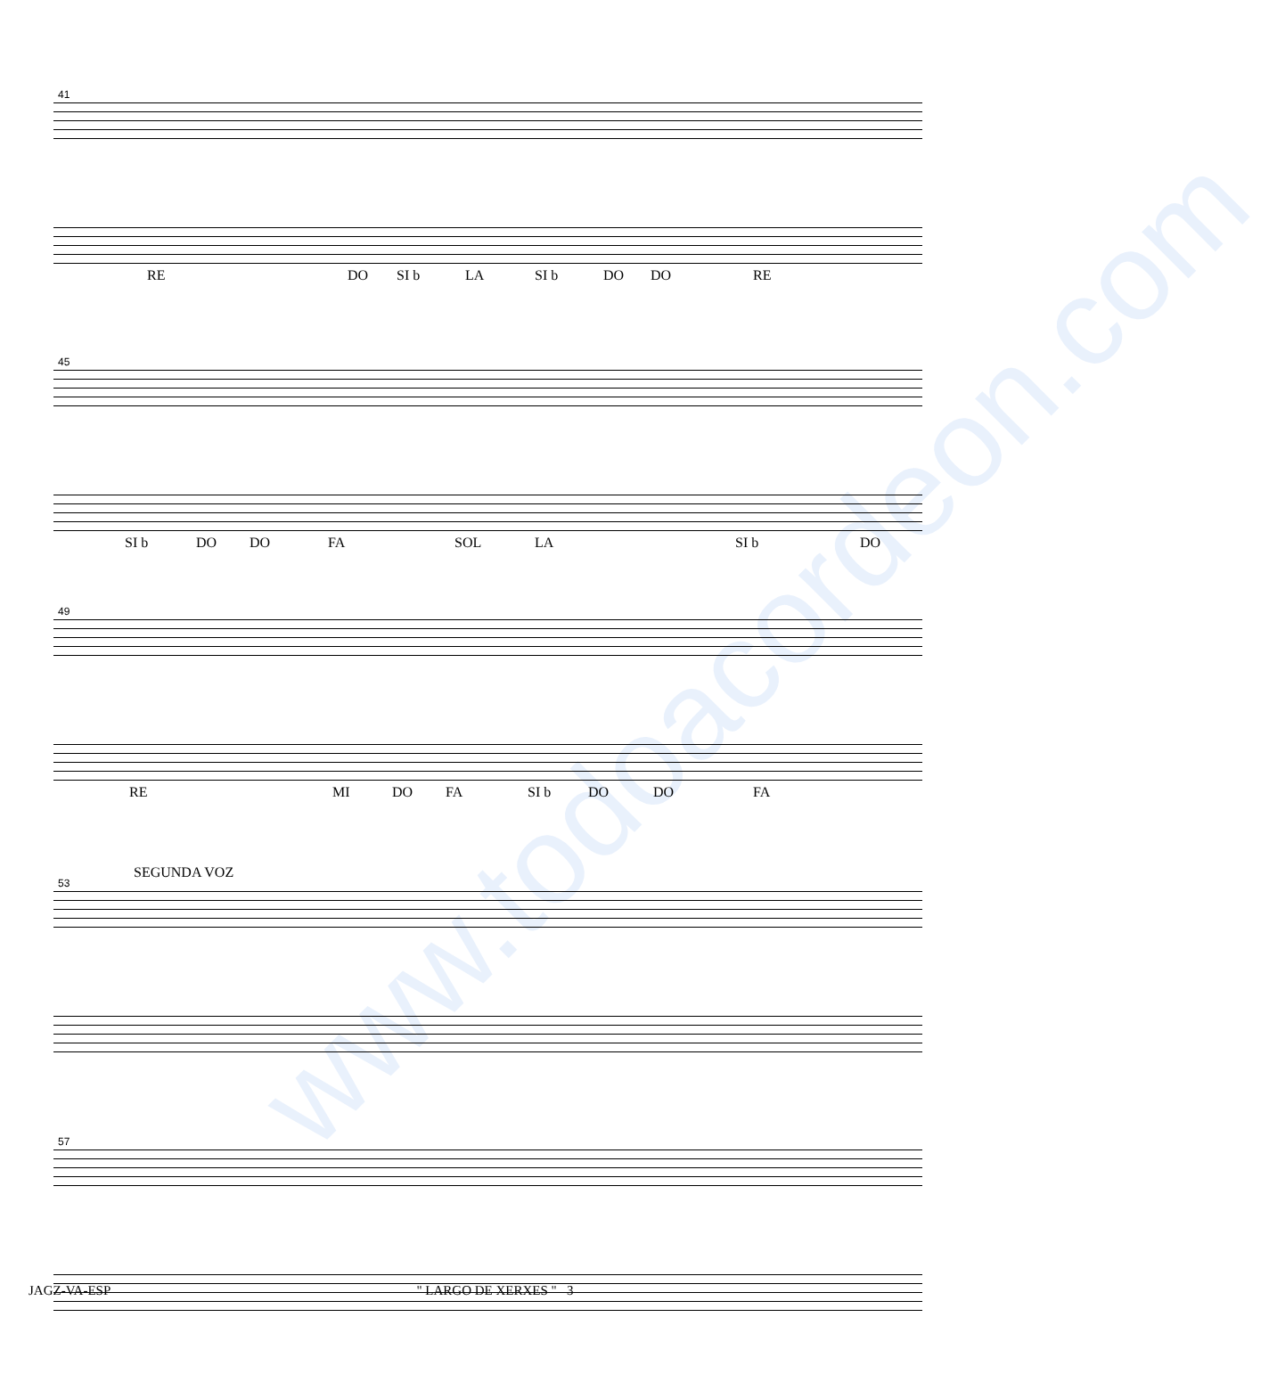www.todoacordeon.com
41
RE DO SI b LA SI b DO DO RE
45
SI b DO DO FA SOL LA SI b DO
49
RE MI DO FA SI b DO DO FA
SEGUNDA VOZ
53
57
JAGZ-VA-ESP " LARGO DE XERXES " 3